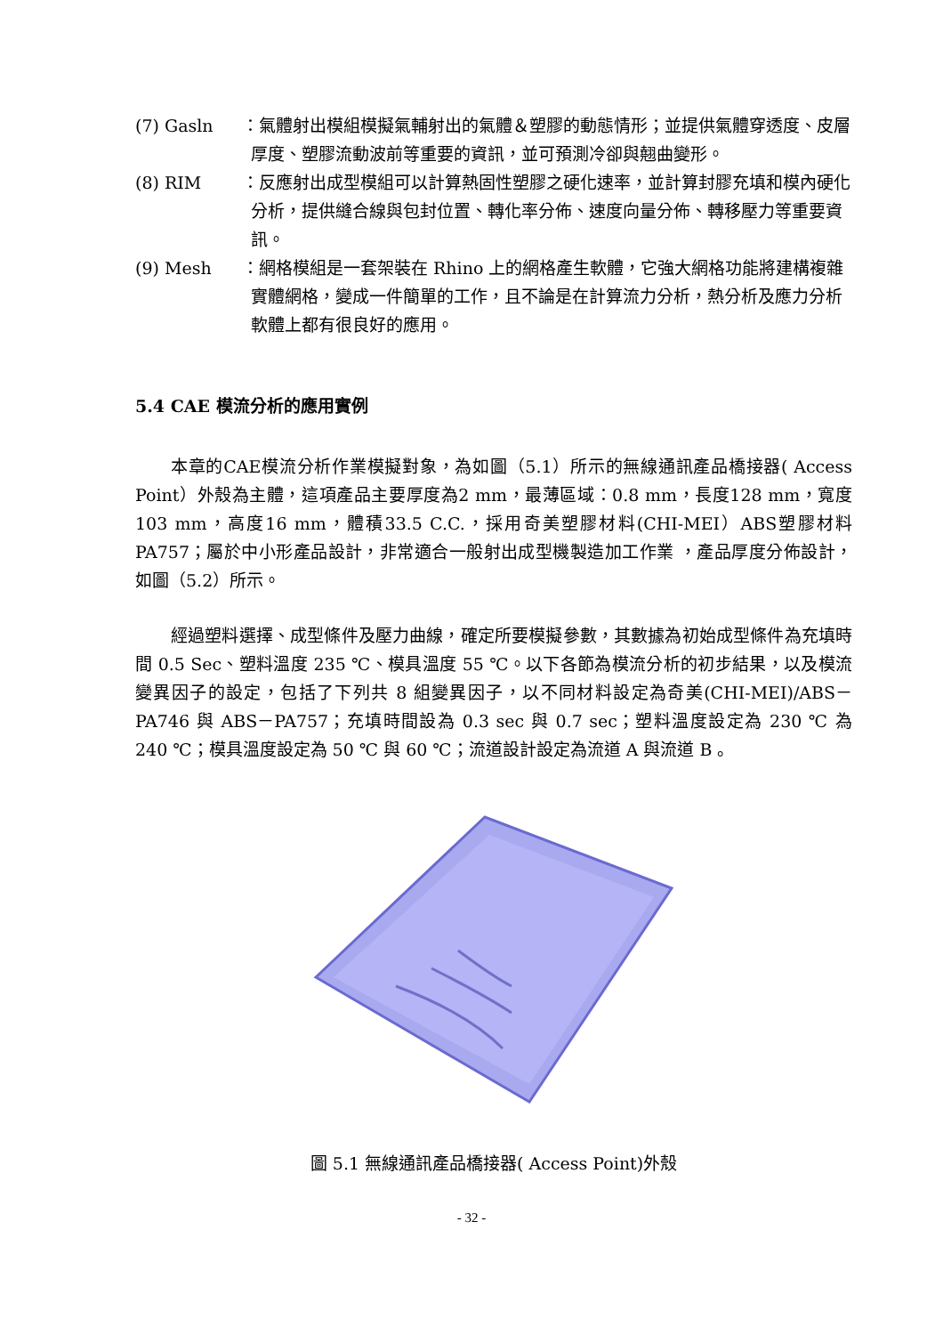(7) Gasln ：氣體射出模組模擬氣輔射出的氣體＆塑膠的動態情形；並提供氣體穿透度、皮層厚度、塑膠流動波前等重要的資訊，並可預測冷卻與翹曲變形。
(8) RIM ：反應射出成型模組可以計算熱固性塑膠之硬化速率，並計算封膠充填和模內硬化分析，提供縫合線與包封位置、轉化率分佈、速度向量分佈、轉移壓力等重要資訊。
(9) Mesh ：網格模組是一套架裝在 Rhino 上的網格產生軟體，它強大網格功能將建構複雜實體網格，變成一件簡單的工作，且不論是在計算流力分析，熱分析及應力分析軟體上都有很良好的應用。
5.4 CAE 模流分析的應用實例
本章的CAE模流分析作業模擬對象，為如圖（5.1）所示的無線通訊產品橋接器( Access Point）外殼為主體，這項產品主要厚度為2 mm，最薄區域：0.8 mm，長度128 mm，寬度103 mm，高度16 mm，體積33.5 C.C.，採用奇美塑膠材料(CHI-MEI）ABS塑膠材料PA757；屬於中小形產品設計，非常適合一般射出成型機製造加工作業 ，產品厚度分佈設計，如圖（5.2）所示。
經過塑料選擇、成型條件及壓力曲線，確定所要模擬參數，其數據為初始成型條件為充填時間 0.5 Sec、塑料溫度 235 ℃、模具溫度 55 ℃。以下各節為模流分析的初步結果，以及模流變異因子的設定，包括了下列共 8 組變異因子，以不同材料設定為奇美(CHI-MEI)/ABS－PA746 與 ABS－PA757；充填時間設為 0.3 sec 與 0.7 sec；塑料溫度設定為 230 ℃ 為 240 ℃；模具溫度設定為 50 ℃ 與 60 ℃；流道設計設定為流道 A 與流道 B 。
圖 5.1 無線通訊產品橋接器( Access Point)外殼
- 32 -